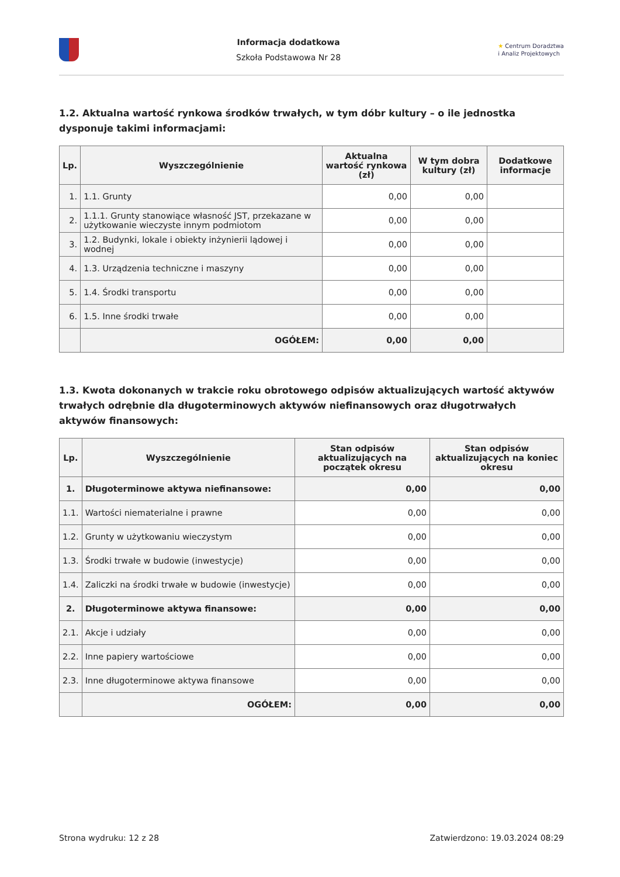Informacja dodatkowa
Szkoła Podstawowa Nr 28
★ Centrum Doradztwa
i Analiz Projektowych
1.2. Aktualna wartość rynkowa środków trwałych, w tym dóbr kultury – o ile jednostka dysponuje takimi informacjami:
| Lp. | Wyszczególnienie | Aktualna wartość rynkowa (zł) | W tym dobra kultury (zł) | Dodatkowe informacje |
| --- | --- | --- | --- | --- |
| 1. | 1.1. Grunty | 0,00 | 0,00 | |
| 2. | 1.1.1. Grunty stanowiące własność JST, przekazane w użytkowanie wieczyste innym podmiotom | 0,00 | 0,00 | |
| 3. | 1.2. Budynki, lokale i obiekty inżynierii lądowej i wodnej | 0,00 | 0,00 | |
| 4. | 1.3. Urządzenia techniczne i maszyny | 0,00 | 0,00 | |
| 5. | 1.4. Środki transportu | 0,00 | 0,00 | |
| 6. | 1.5. Inne środki trwałe | 0,00 | 0,00 | |
| | OGÓŁEM: | 0,00 | 0,00 | |
1.3. Kwota dokonanych w trakcie roku obrotowego odpisów aktualizujących wartość aktywów trwałych odrębnie dla długoterminowych aktywów niefinansowych oraz długotrwałych aktywów finansowych:
| Lp. | Wyszczególnienie | Stan odpisów aktualizujących na początek okresu | Stan odpisów aktualizujących na koniec okresu |
| --- | --- | --- | --- |
| 1. | Długoterminowe aktywa niefinansowe: | 0,00 | 0,00 |
| 1.1. | Wartości niematerialne i prawne | 0,00 | 0,00 |
| 1.2. | Grunty w użytkowaniu wieczystym | 0,00 | 0,00 |
| 1.3. | Środki trwałe w budowie (inwestycje) | 0,00 | 0,00 |
| 1.4. | Zaliczki na środki trwałe w budowie (inwestycje) | 0,00 | 0,00 |
| 2. | Długoterminowe aktywa finansowe: | 0,00 | 0,00 |
| 2.1. | Akcje i udziały | 0,00 | 0,00 |
| 2.2. | Inne papiery wartościowe | 0,00 | 0,00 |
| 2.3. | Inne długoterminowe aktywa finansowe | 0,00 | 0,00 |
| | OGÓŁEM: | 0,00 | 0,00 |
Strona wydruku: 12 z 28 Zatwierdzono: 19.03.2024 08:29